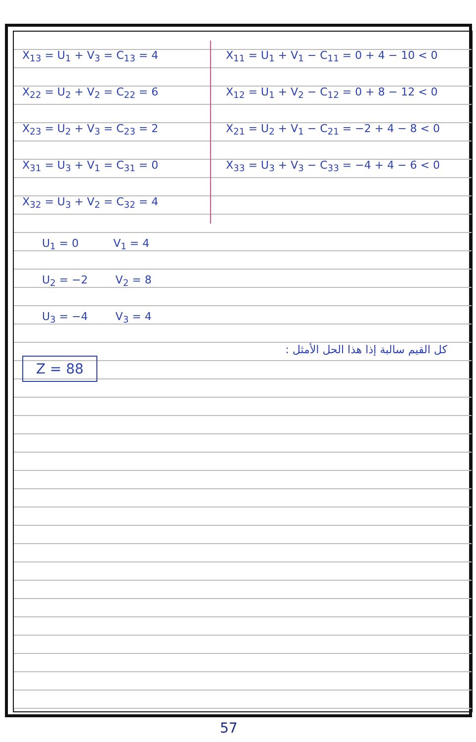X<sub>13</sub> = U<sub>1</sub> + V<sub>3</sub> = C<sub>13</sub> = 4
X<sub>22</sub> = U<sub>2</sub> + V<sub>2</sub> = C<sub>22</sub> = 6
X<sub>23</sub> = U<sub>2</sub> + V<sub>3</sub> = C<sub>23</sub> = 2
X<sub>31</sub> = U<sub>3</sub> + V<sub>1</sub> = C<sub>31</sub> = 0
X<sub>32</sub> = U<sub>3</sub> + V<sub>2</sub> = C<sub>32</sub> = 4
X<sub>11</sub> = U<sub>1</sub> + V<sub>1</sub> − C<sub>11</sub> = 0 + 4 − 10 < 0
X<sub>12</sub> = U<sub>1</sub> + V<sub>2</sub> − C<sub>12</sub> = 0 + 8 − 12 < 0
X<sub>21</sub> = U<sub>2</sub> + V<sub>1</sub> − C<sub>21</sub> = −2 + 4 − 8 < 0
X<sub>33</sub> = U<sub>3</sub> + V<sub>3</sub> − C<sub>33</sub> = −4 + 4 − 6 < 0
U<sub>1</sub> = 0 V<sub>1</sub> = 4
U<sub>2</sub> = −2 V<sub>2</sub> = 8
U<sub>3</sub> = −4 V<sub>3</sub> = 4
كل القيم سالبة إذا هذا الحل الأمثل :
Z = 88
57